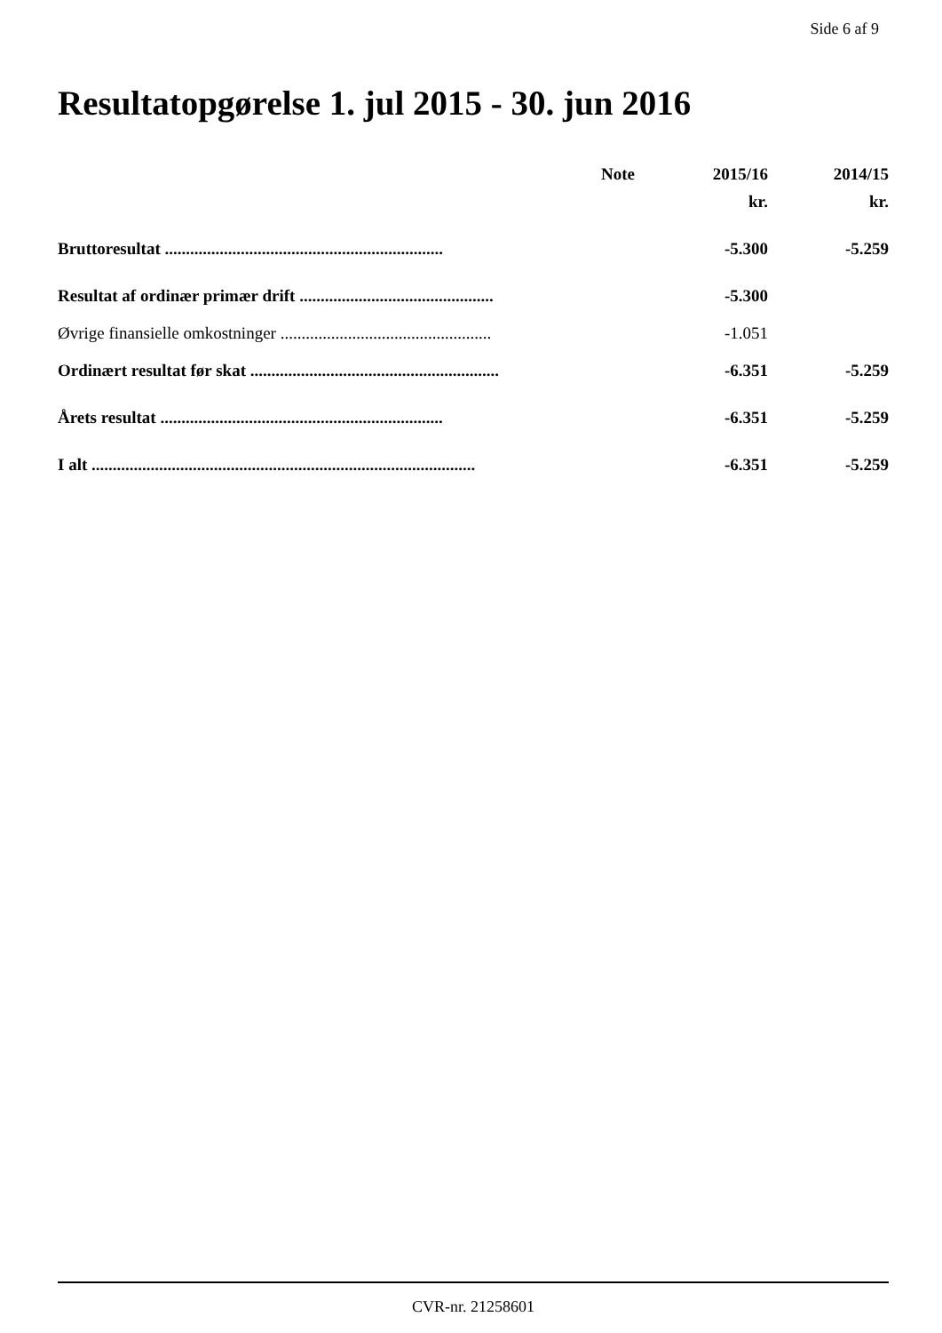Side 6 af 9
Resultatopgørelse 1. jul 2015 - 30. jun 2016
| | Note | 2015/16 | 2014/15 |
| --- | --- | --- | --- |
| | | kr. | kr. |
| Bruttoresultat .................................................................. | | -5.300 | -5.259 |
| Resultat af ordinær primær drift .............................................. | | -5.300 | |
| Øvrige finansielle omkostninger .................................................. | | -1.051 | |
| Ordinært resultat før skat ........................................................... | | -6.351 | -5.259 |
| Årets resultat ................................................................... | | -6.351 | -5.259 |
| I alt ........................................................................................... | | -6.351 | -5.259 |
CVR-nr. 21258601